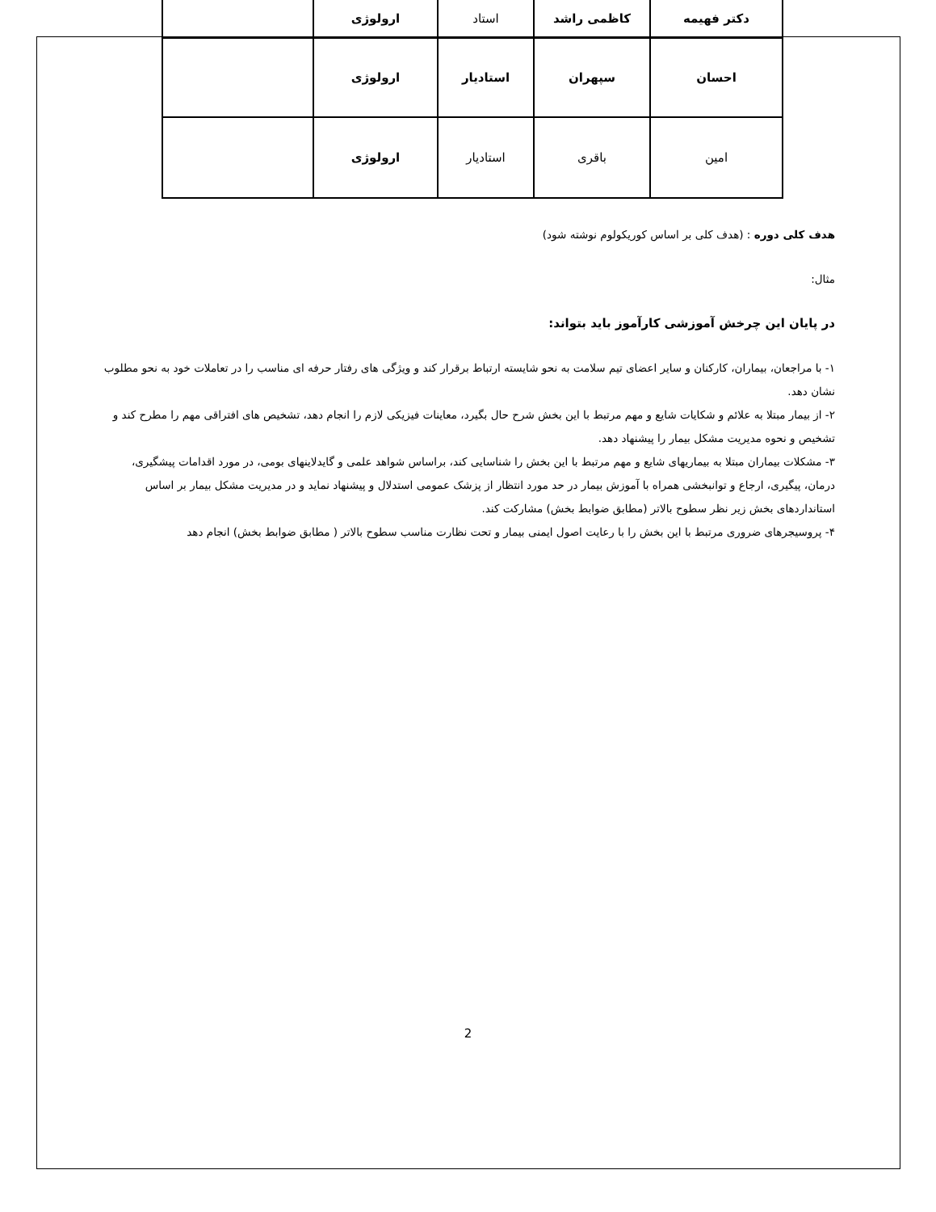| دکتر فهیمه | کاظمی راشد | استاد | ارولوژی | |
| احسان | سپهران | استادیار | ارولوژی | |
| امین | باقری | استادیار | ارولوژی | |
هدف کلی دوره : (هدف کلی بر اساس کوریکولوم نوشته شود)
مثال:
در پایان این چرخش آموزشی کارآموز باید بتواند:
۱- با مراجعان، بیماران، کارکنان و سایر اعضای تیم سلامت به نحو شایسته ارتباط برقرار کند و ویژگی های رفتار حرفه ای مناسب را در تعاملات خود به نحو مطلوب نشان دهد.
۲- از بیمار مبتلا به علائم و شکایات شایع و مهم مرتبط با این بخش شرح حال بگیرد، معاینات فیزیکی لازم را انجام دهد، تشخیص های افتراقی مهم را مطرح کند و تشخیص و نحوه مدیریت مشکل بیمار را پیشنهاد دهد.
۳- مشکلات بیماران مبتلا به بیماریهای شایع و مهم مرتبط با این بخش را شناسایی کند، براساس شواهد علمی و گایدلاینهای بومی، در مورد اقدامات پیشگیری، درمان، پیگیری، ارجاع و توانبخشی همراه با آموزش بیمار در حد مورد انتظار از پزشک عمومی استدلال و پیشنهاد نماید و در مدیریت مشکل بیمار بر اساس استانداردهای بخش زیر نظر سطوح بالاتر (مطابق ضوابط بخش) مشارکت کند.
۴- پروسیجرهای ضروری مرتبط با این بخش را با رعایت اصول ایمنی بیمار و تحت نظارت مناسب سطوح بالاتر ( مطابق ضوابط بخش) انجام دهد
2